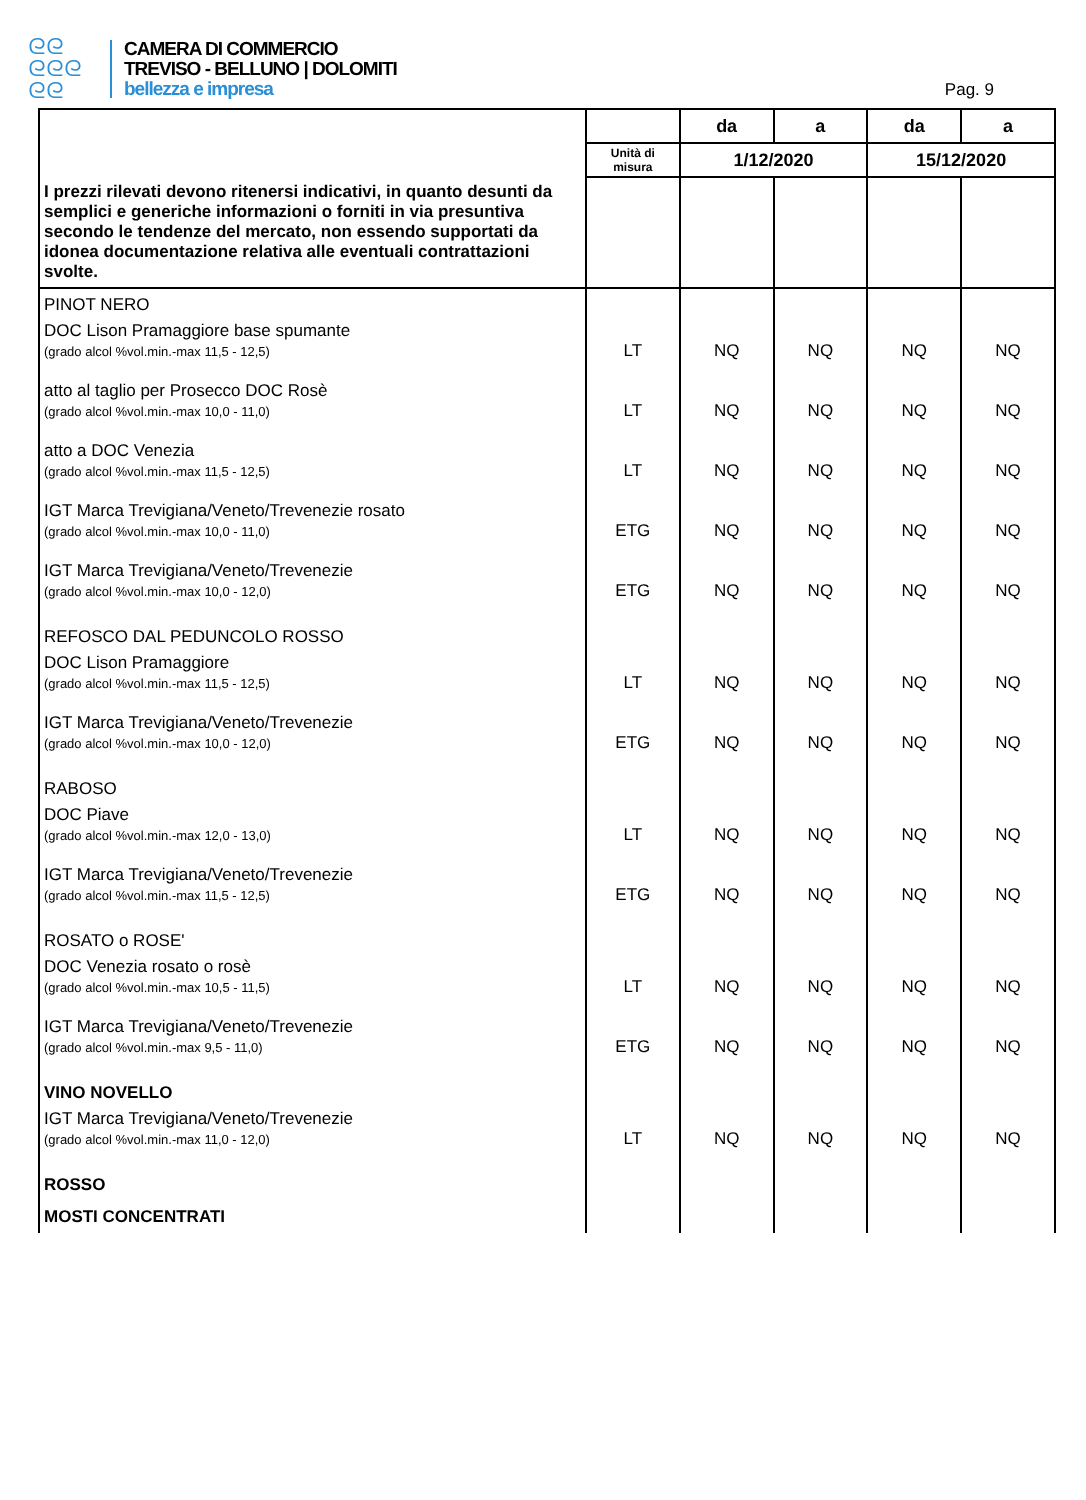ᘓᘓ
ᘓᘓᘓ
ᘓᘓ
CAMERA DI COMMERCIO
TREVISO - BELLUNO | DOLOMITI
bellezza e impresa
Pag. 9
| | | da | a | da | a |
| --- | --- | --- | --- | --- | --- |
| | Unità di misura | 1/12/2020 | | 15/12/2020 | |
| I prezzi rilevati devono ritenersi indicativi, in quanto desunti da semplici e generiche informazioni o forniti in via presuntiva secondo le tendenze del mercato, non essendo supportati da idonea documentazione relativa alle eventuali contrattazioni svolte. | | | | | |
| PINOT NERO | | | | | |
| DOC Lison Pramaggiore base spumante (grado alcol %vol.min.-max 11,5 - 12,5) | LT | NQ | NQ | NQ | NQ |
| atto al taglio per Prosecco DOC Rosè (grado alcol %vol.min.-max 10,0 - 11,0) | LT | NQ | NQ | NQ | NQ |
| atto a DOC Venezia (grado alcol %vol.min.-max 11,5 - 12,5) | LT | NQ | NQ | NQ | NQ |
| IGT Marca Trevigiana/Veneto/Trevenezie rosato (grado alcol %vol.min.-max 10,0 - 11,0) | ETG | NQ | NQ | NQ | NQ |
| IGT Marca Trevigiana/Veneto/Trevenezie (grado alcol %vol.min.-max 10,0 - 12,0) | ETG | NQ | NQ | NQ | NQ |
| REFOSCO DAL PEDUNCOLO ROSSO | | | | | |
| DOC Lison Pramaggiore (grado alcol %vol.min.-max 11,5 - 12,5) | LT | NQ | NQ | NQ | NQ |
| IGT Marca Trevigiana/Veneto/Trevenezie (grado alcol %vol.min.-max 10,0 - 12,0) | ETG | NQ | NQ | NQ | NQ |
| RABOSO | | | | | |
| DOC Piave (grado alcol %vol.min.-max 12,0 - 13,0) | LT | NQ | NQ | NQ | NQ |
| IGT Marca Trevigiana/Veneto/Trevenezie (grado alcol %vol.min.-max 11,5 - 12,5) | ETG | NQ | NQ | NQ | NQ |
| ROSATO o ROSE' | | | | | |
| DOC Venezia rosato o rosè (grado alcol %vol.min.-max 10,5 - 11,5) | LT | NQ | NQ | NQ | NQ |
| IGT Marca Trevigiana/Veneto/Trevenezie (grado alcol %vol.min.-max 9,5 - 11,0) | ETG | NQ | NQ | NQ | NQ |
| VINO NOVELLO | | | | | |
| IGT Marca Trevigiana/Veneto/Trevenezie (grado alcol %vol.min.-max 11,0 - 12,0) | LT | NQ | NQ | NQ | NQ |
| ROSSO | | | | | |
| MOSTI CONCENTRATI | | | | | |